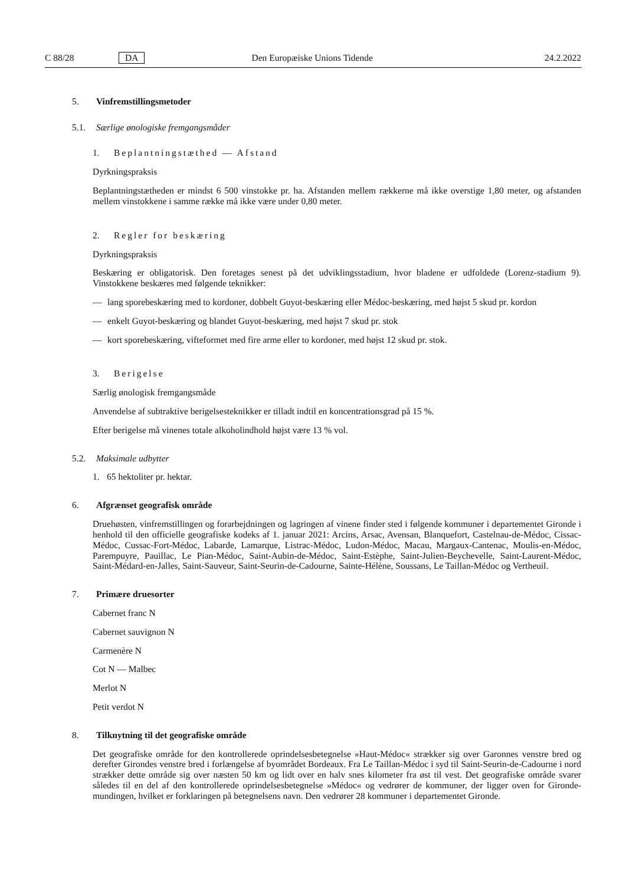C 88/28 DA Den Europæiske Unions Tidende 24.2.2022
5. Vinfremstillingsmetoder
5.1. Særlige ønologiske fremgangsmåder
1. Beplantningstæthed — Afstand
Dyrkningspraksis
Beplantningstætheden er mindst 6 500 vinstokke pr. ha. Afstanden mellem rækkerne må ikke overstige 1,80 meter, og afstanden mellem vinstokkene i samme række må ikke være under 0,80 meter.
2. Regler for beskæring
Dyrkningspraksis
Beskæring er obligatorisk. Den foretages senest på det udviklingsstadium, hvor bladene er udfoldede (Lorenz-stadium 9). Vinstokkene beskæres med følgende teknikker:
— lang sporebeskæring med to kordoner, dobbelt Guyot-beskæring eller Médoc-beskæring, med højst 5 skud pr. kordon
— enkelt Guyot-beskæring og blandet Guyot-beskæring, med højst 7 skud pr. stok
— kort sporebeskæring, vifteformet med fire arme eller to kordoner, med højst 12 skud pr. stok.
3. Berigelse
Særlig ønologisk fremgangsmåde
Anvendelse af subtraktive berigelsesteknikker er tilladt indtil en koncentrationsgrad på 15 %.
Efter berigelse må vinenes totale alkoholindhold højst være 13 % vol.
5.2. Maksimale udbytter
1. 65 hektoliter pr. hektar.
6. Afgrænset geografisk område
Druehøsten, vinfremstillingen og forarbejdningen og lagringen af vinene finder sted i følgende kommuner i departementet Gironde i henhold til den officielle geografiske kodeks af 1. januar 2021: Arcins, Arsac, Avensan, Blanquefort, Castelnau-de-Médoc, Cissac-Médoc, Cussac-Fort-Médoc, Labarde, Lamarque, Listrac-Médoc, Ludon-Médoc, Macau, Margaux-Cantenac, Moulis-en-Médoc, Parempuyre, Pauillac, Le Pian-Médoc, Saint-Aubin-de-Médoc, Saint-Estèphe, Saint-Julien-Beychevelle, Saint-Laurent-Médoc, Saint-Médard-en-Jalles, Saint-Sauveur, Saint-Seurin-de-Cadourne, Sainte-Hélène, Soussans, Le Taillan-Médoc og Vertheuil.
7. Primære druesorter
Cabernet franc N
Cabernet sauvignon N
Carmenère N
Cot N — Malbec
Merlot N
Petit verdot N
8. Tilknytning til det geografiske område
Det geografiske område for den kontrollerede oprindelsesbetegnelse »Haut-Médoc« strækker sig over Garonnes venstre bred og derefter Girondes venstre bred i forlængelse af byområdet Bordeaux. Fra Le Taillan-Médoc i syd til Saint-Seurin-de-Cadourne i nord strækker dette område sig over næsten 50 km og lidt over en halv snes kilometer fra øst til vest. Det geografiske område svarer således til en del af den kontrollerede oprindelsesbetegnelse »Médoc« og vedrører de kommuner, der ligger oven for Gironde-mundingen, hvilket er forklaringen på betegnelsens navn. Den vedrører 28 kommuner i departementet Gironde.